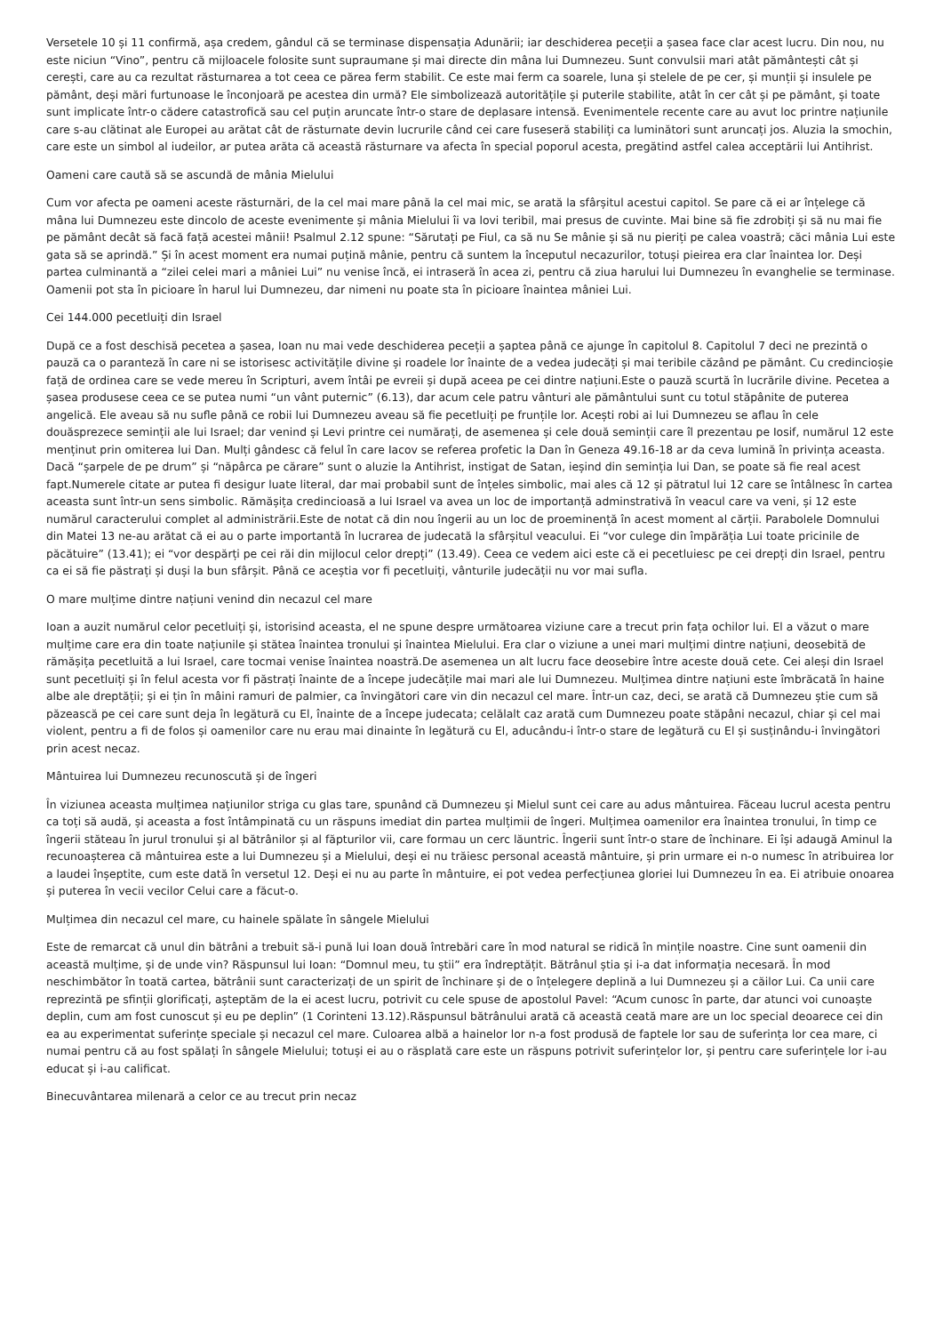Versetele 10 și 11 confirmă, așa credem, gândul că se terminase dispensația Adunării; iar deschiderea peceții a șasea face clar acest lucru. Din nou, nu este niciun “Vino”, pentru că mijloacele folosite sunt supraumane și mai directe din mâna lui Dumnezeu. Sunt convulsii mari atât pământești cât și cerești, care au ca rezultat răsturnarea a tot ceea ce părea ferm stabilit. Ce este mai ferm ca soarele, luna și stelele de pe cer, și munții și insulele pe pământ, deși mări furtunoase le înconjoară pe acestea din urmă? Ele simbolizează autoritățile și puterile stabilite, atât în cer cât și pe pământ, și toate sunt implicate într-o cădere catastrofică sau cel puțin aruncate într-o stare de deplasare intensă. Evenimentele recente care au avut loc printre națiunile care s-au clătinat ale Europei au arătat cât de răsturnate devin lucrurile când cei care fuseseră stabiliți ca luminători sunt aruncați jos. Aluzia la smochin, care este un simbol al iudeilor, ar putea arăta că această răsturnare va afecta în special poporul acesta, pregătind astfel calea acceptării lui Antihrist.
Oameni care caută să se ascundă de mânia Mielului
Cum vor afecta pe oameni aceste răsturnări, de la cel mai mare până la cel mai mic, se arată la sfârșitul acestui capitol. Se pare că ei ar înțelege că mâna lui Dumnezeu este dincolo de aceste evenimente și mânia Mielului îi va lovi teribil, mai presus de cuvinte. Mai bine să fie zdrobiți și să nu mai fie pe pământ decât să facă față acestei mânii! Psalmul 2.12 spune: “Sărutați pe Fiul, ca să nu Se mânie și să nu pieriți pe calea voastră; căci mânia Lui este gata să se aprindă.” Și în acest moment era numai puțină mânie, pentru că suntem la începutul necazurilor, totuși pieirea era clar înaintea lor. Deși partea culminantă a “zilei celei mari a mâniei Lui” nu venise încă, ei intraseră în acea zi, pentru că ziua harului lui Dumnezeu în evanghelie se terminase. Oamenii pot sta în picioare în harul lui Dumnezeu, dar nimeni nu poate sta în picioare înaintea mâniei Lui.
Cei 144.000 pecetluiți din Israel
După ce a fost deschisă pecetea a șasea, Ioan nu mai vede deschiderea peceții a șaptea până ce ajunge în capitolul 8. Capitolul 7 deci ne prezintă o pauză ca o paranteză în care ni se istorisesc activitățile divine și roadele lor înainte de a vedea judecăți și mai teribile căzând pe pământ. Cu credincioșie față de ordinea care se vede mereu în Scripturi, avem întâi pe evreii și după aceea pe cei dintre națiuni.Este o pauză scurtă în lucrările divine. Pecetea a șasea produsese ceea ce se putea numi “un vânt puternic” (6.13), dar acum cele patru vânturi ale pământului sunt cu totul stăpânite de puterea angelică. Ele aveau să nu sufle până ce robii lui Dumnezeu aveau să fie pecetluiți pe frunțile lor. Acești robi ai lui Dumnezeu se aflau în cele douăsprezece seminții ale lui Israel; dar venind și Levi printre cei numărați, de asemenea și cele două seminții care îl prezentau pe Iosif, numărul 12 este menținut prin omiterea lui Dan. Mulți gândesc că felul în care Iacov se referea profetic la Dan în Geneza 49.16-18 ar da ceva lumină în privința aceasta. Dacă “șarpele de pe drum” și “năpârca pe cărare” sunt o aluzie la Antihrist, instigat de Satan, ieșind din seminția lui Dan, se poate să fie real acest fapt.Numerele citate ar putea fi desigur luate literal, dar mai probabil sunt de înțeles simbolic, mai ales că 12 și pătratul lui 12 care se întâlnesc în cartea aceasta sunt într-un sens simbolic. Rămășița credincioasă a lui Israel va avea un loc de importanță adminstrativă în veacul care va veni, și 12 este numărul caracterului complet al administrării.Este de notat că din nou îngerii au un loc de proeminență în acest moment al cărții. Parabolele Domnului din Matei 13 ne-au arătat că ei au o parte importantă în lucrarea de judecată la sfârșitul veacului. Ei “vor culege din împărăția Lui toate pricinile de păcătuire” (13.41); ei “vor despărți pe cei răi din mijlocul celor drepți” (13.49). Ceea ce vedem aici este că ei pecetluiesc pe cei drepți din Israel, pentru ca ei să fie păstrați și duși la bun sfârșit. Până ce aceștia vor fi pecetluiți, vânturile judecății nu vor mai sufla.
O mare mulțime dintre națiuni venind din necazul cel mare
Ioan a auzit numărul celor pecetluiți și, istorisind aceasta, el ne spune despre următoarea viziune care a trecut prin fața ochilor lui. El a văzut o mare mulțime care era din toate națiunile și stătea înaintea tronului și înaintea Mielului. Era clar o viziune a unei mari mulțimi dintre națiuni, deosebită de rămășița pecetluită a lui Israel, care tocmai venise înaintea noastră.De asemenea un alt lucru face deosebire între aceste două cete. Cei aleși din Israel sunt pecetluiți și în felul acesta vor fi păstrați înainte de a începe judecățile mai mari ale lui Dumnezeu. Mulțimea dintre națiuni este îmbrăcată în haine albe ale dreptății; și ei țin în mâini ramuri de palmier, ca învingători care vin din necazul cel mare. Într-un caz, deci, se arată că Dumnezeu știe cum să păzească pe cei care sunt deja în legătură cu El, înainte de a începe judecata; celălalt caz arată cum Dumnezeu poate stăpâni necazul, chiar și cel mai violent, pentru a fi de folos și oamenilor care nu erau mai dinainte în legătură cu El, aducându-i într-o stare de legătură cu El și susținându-i învingători prin acest necaz.
Mântuirea lui Dumnezeu recunoscută și de îngeri
În viziunea aceasta mulțimea națiunilor striga cu glas tare, spunând că Dumnezeu și Mielul sunt cei care au adus mântuirea. Făceau lucrul acesta pentru ca toți să audă, și aceasta a fost întâmpinată cu un răspuns imediat din partea mulțimii de îngeri. Mulțimea oamenilor era înaintea tronului, în timp ce îngerii stăteau în jurul tronului și al bătrânilor și al făpturilor vii, care formau un cerc lăuntric. Îngerii sunt într-o stare de închinare. Ei își adaugă Aminul la recunoașterea că mântuirea este a lui Dumnezeu și a Mielului, deși ei nu trăiesc personal această mântuire, și prin urmare ei n-o numesc în atribuirea lor a laudei înșeptite, cum este dată în versetul 12. Deși ei nu au parte în mântuire, ei pot vedea perfecțiunea gloriei lui Dumnezeu în ea. Ei atribuie onoarea și puterea în vecii vecilor Celui care a făcut-o.
Mulțimea din necazul cel mare, cu hainele spălate în sângele Mielului
Este de remarcat că unul din bătrâni a trebuit să-i pună lui Ioan două întrebări care în mod natural se ridică în mințile noastre. Cine sunt oamenii din această mulțime, și de unde vin? Răspunsul lui Ioan: “Domnul meu, tu știi” era îndreptățit. Bătrânul știa și i-a dat informația necesară. În mod neschimbător în toată cartea, bătrânii sunt caracterizați de un spirit de închinare și de o înțelegere deplină a lui Dumnezeu și a căilor Lui. Ca unii care reprezintă pe sfinții glorificați, așteptăm de la ei acest lucru, potrivit cu cele spuse de apostolul Pavel: “Acum cunosc în parte, dar atunci voi cunoaște deplin, cum am fost cunoscut și eu pe deplin” (1 Corinteni 13.12).Răspunsul bătrânului arată că această ceată mare are un loc special deoarece cei din ea au experimentat suferințe speciale și necazul cel mare. Culoarea albă a hainelor lor n-a fost produsă de faptele lor sau de suferința lor cea mare, ci numai pentru că au fost spălați în sângele Mielului; totuși ei au o răsplată care este un răspuns potrivit suferințelor lor, și pentru care suferințele lor i-au educat și i-au calificat.
Binecuvântarea milenară a celor ce au trecut prin necaz